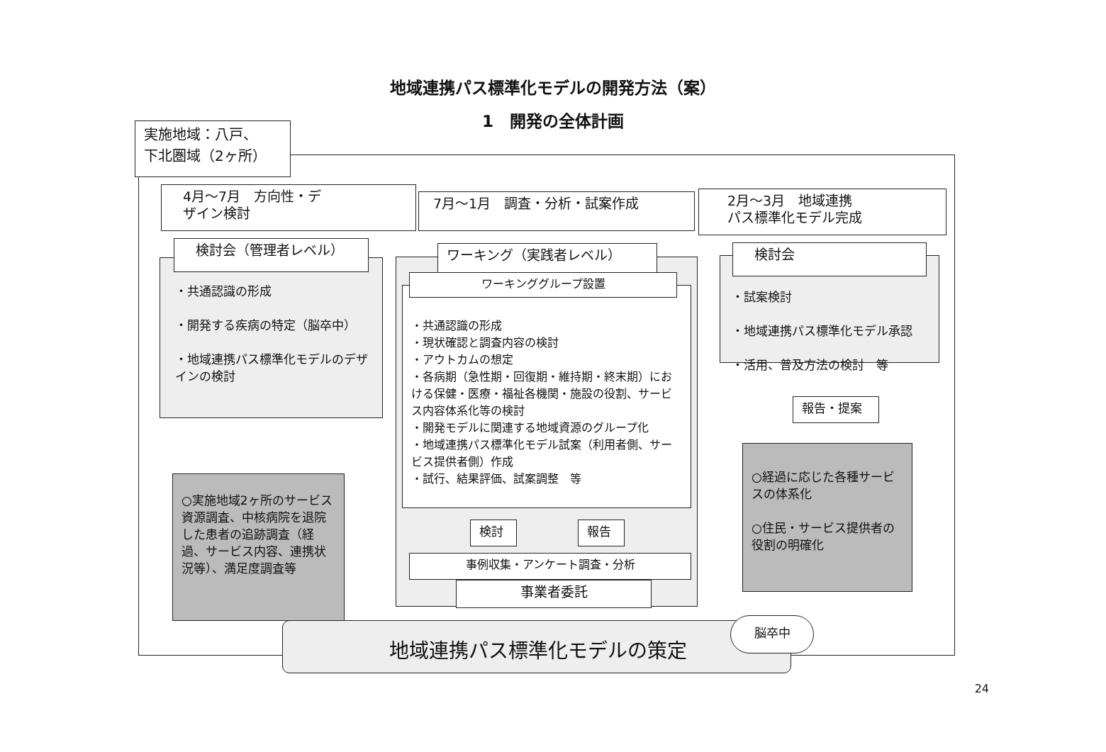地域連携パス標準化モデルの開発方法（案）
1　開発の全体計画
実施地域：八戸、
下北圏域（2ヶ所）
4月～7月　方向性・デ
ザイン検討
7月～1月　調査・分析・試案作成
2月～3月　地域連携
パス標準化モデル完成
検討会（管理者レベル）
・共通認識の形成
・開発する疾病の特定（脳卒中）
・地域連携パス標準化モデルのデザインの検討
ワーキング（実践者レベル）
・共通認識の形成
・現状確認と調査内容の検討
・アウトカムの想定
・各病期（急性期・回復期・維持期・終末期）における保健・医療・福祉各機関・施設の役割、サービス内容体系化等の検討
・開発モデルに関連する地域資源のグループ化
・地域連携パス標準化モデル試案（利用者側、サービス提供者側）作成
・試行、結果評価、試案調整　等
ワーキンググループ設置
検討 報告
事例収集・アンケート調査・分析
事業者委託
検討会
・試案検討
・地域連携パス標準化モデル承認
・活用、普及方法の検討　等
報告・提案
○実施地域2ヶ所のサービス資源調査、中核病院を退院した患者の追跡調査（経過、サービス内容、連携状況等）、満足度調査等
○経過に応じた各種サービスの体系化
○住民・サービス提供者の役割の明確化
地域連携パス標準化モデルの策定 脳卒中
24